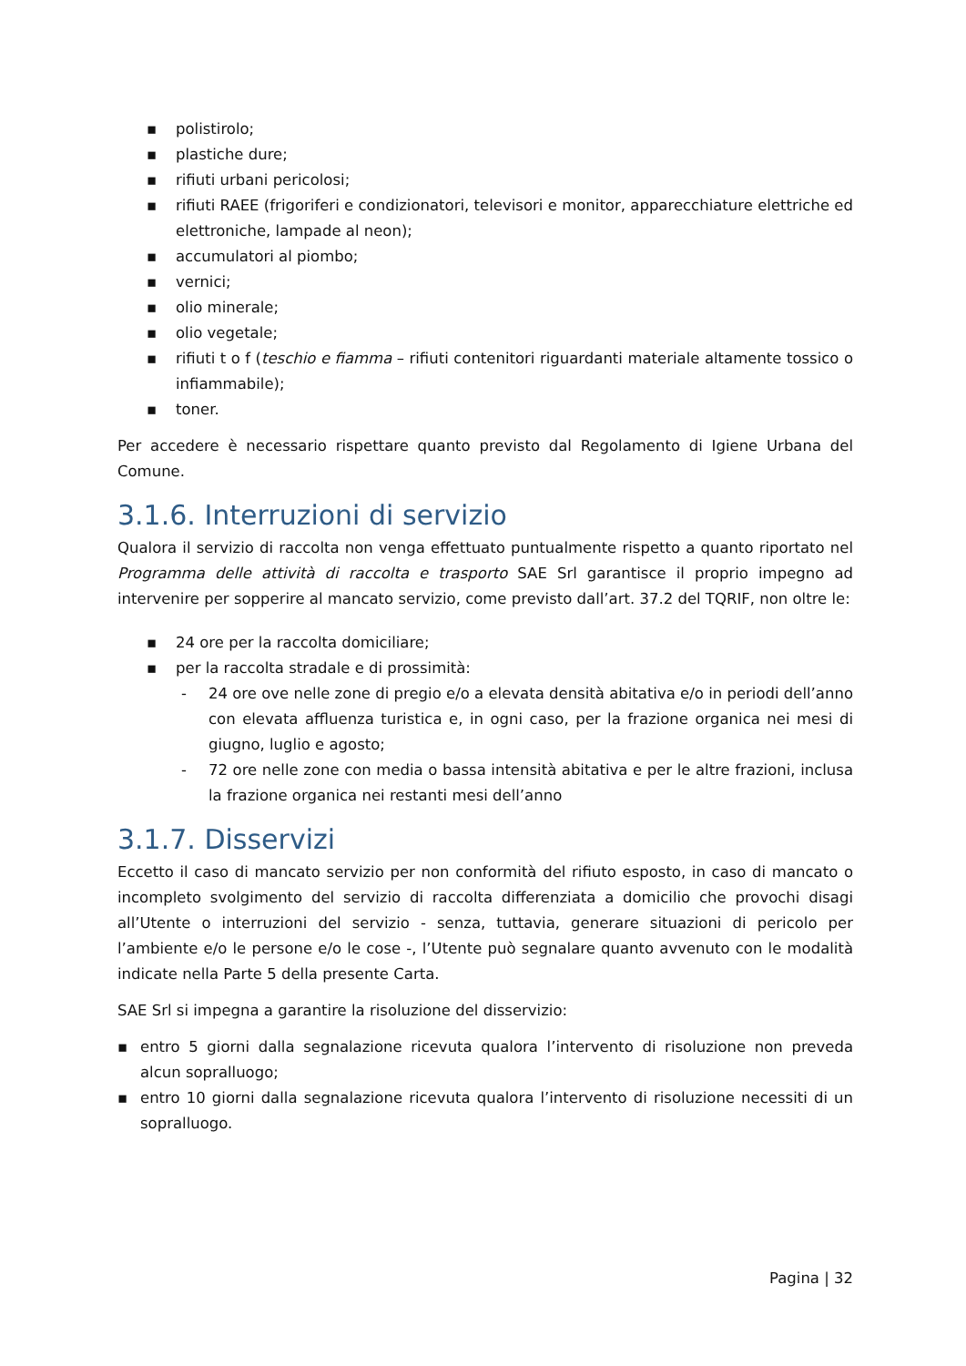▪ polistirolo;
▪ plastiche dure;
▪ rifiuti urbani pericolosi;
▪ rifiuti RAEE (frigoriferi e condizionatori, televisori e monitor, apparecchiature elettriche ed elettroniche, lampade al neon);
▪ accumulatori al piombo;
▪ vernici;
▪ olio minerale;
▪ olio vegetale;
▪ rifiuti t o f (teschio e fiamma – rifiuti contenitori riguardanti materiale altamente tossico o infiammabile);
▪ toner.
Per accedere è necessario rispettare quanto previsto dal Regolamento di Igiene Urbana del Comune.
3.1.6. Interruzioni di servizio
Qualora il servizio di raccolta non venga effettuato puntualmente rispetto a quanto riportato nel Programma delle attività di raccolta e trasporto SAE Srl garantisce il proprio impegno ad intervenire per sopperire al mancato servizio, come previsto dall’art. 37.2 del TQRIF, non oltre le:
▪ 24 ore per la raccolta domiciliare;
▪ per la raccolta stradale e di prossimità:
- 24 ore ove nelle zone di pregio e/o a elevata densità abitativa e/o in periodi dell’anno con elevata affluenza turistica e, in ogni caso, per la frazione organica nei mesi di giugno, luglio e agosto;
- 72 ore nelle zone con media o bassa intensità abitativa e per le altre frazioni, inclusa la frazione organica nei restanti mesi dell’anno
3.1.7. Disservizi
Eccetto il caso di mancato servizio per non conformità del rifiuto esposto, in caso di mancato o incompleto svolgimento del servizio di raccolta differenziata a domicilio che provochi disagi all’Utente o interruzioni del servizio - senza, tuttavia, generare situazioni di pericolo per l’ambiente e/o le persone e/o le cose -, l’Utente può segnalare quanto avvenuto con le modalità indicate nella Parte 5 della presente Carta.
SAE Srl si impegna a garantire la risoluzione del disservizio:
▪ entro 5 giorni dalla segnalazione ricevuta qualora l’intervento di risoluzione non preveda alcun sopralluogo;
▪ entro 10 giorni dalla segnalazione ricevuta qualora l’intervento di risoluzione necessiti di un sopralluogo.
Pagina | 32